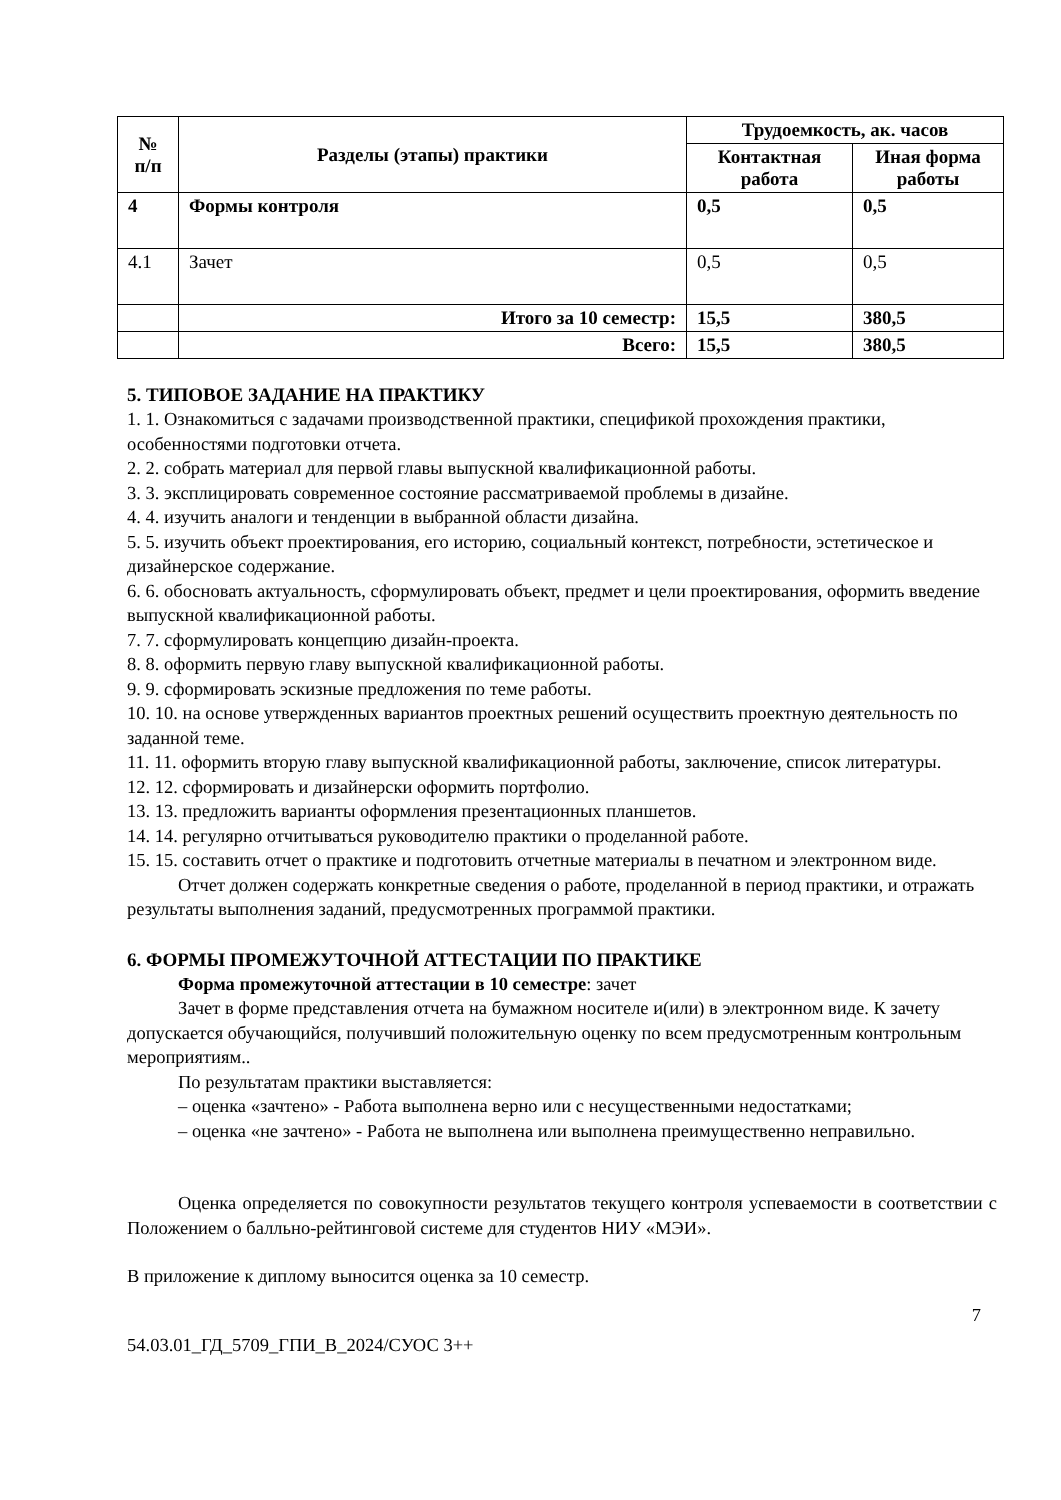| № п/п | Разделы (этапы) практики | Трудоемкость, ак. часов | |
| --- | --- | --- | --- |
| | | Контактная работа | Иная форма работы |
| 4 | Формы контроля | 0,5 | 0,5 |
| 4.1 | Зачет | 0,5 | 0,5 |
| | Итого за 10 семестр: | 15,5 | 380,5 |
| | Всего: | 15,5 | 380,5 |
5. ТИПОВОЕ ЗАДАНИЕ НА ПРАКТИКУ
1. 1. Ознакомиться с задачами производственной практики, спецификой прохождения практики, особенностями подготовки отчета.
2. 2. собрать материал для первой главы выпускной квалификационной работы.
3. 3. эксплицировать современное состояние рассматриваемой проблемы в дизайне.
4. 4. изучить аналоги и тенденции в выбранной области дизайна.
5. 5. изучить объект проектирования, его историю, социальный контекст, потребности, эстетическое и дизайнерское содержание.
6. 6. обосновать актуальность, сформулировать объект, предмет и цели проектирования, оформить введение выпускной квалификационной работы.
7. 7. сформулировать концепцию дизайн-проекта.
8. 8. оформить первую главу выпускной квалификационной работы.
9. 9. сформировать эскизные предложения по теме работы.
10. 10. на основе утвержденных вариантов проектных решений осуществить проектную деятельность по заданной теме.
11. 11. оформить вторую главу выпускной квалификационной работы, заключение, список литературы.
12. 12. сформировать и дизайнерски оформить портфолио.
13. 13. предложить варианты оформления презентационных планшетов.
14. 14. регулярно отчитываться руководителю практики о проделанной работе.
15. 15. составить отчет о практике и подготовить отчетные материалы в печатном и электронном виде.
Отчет должен содержать конкретные сведения о работе, проделанной в период практики, и отражать результаты выполнения заданий, предусмотренных программой практики.
6. ФОРМЫ ПРОМЕЖУТОЧНОЙ АТТЕСТАЦИИ ПО ПРАКТИКЕ
Форма промежуточной аттестации в 10 семестре: зачет
Зачет в форме представления отчета на бумажном носителе и(или) в электронном виде. К зачету допускается обучающийся, получивший положительную оценку по всем предусмотренным контрольным мероприятиям..
По результатам практики выставляется:
– оценка «зачтено» - Работа выполнена верно или с несущественными недостатками;
– оценка «не зачтено» - Работа не выполнена или выполнена преимущественно неправильно.
Оценка определяется по совокупности результатов текущего контроля успеваемости в соответствии с Положением о балльно-рейтинговой системе для студентов НИУ «МЭИ».
В приложение к диплому выносится оценка за 10 семестр.
7
54.03.01_ГД_5709_ГПИ_В_2024/СУОС 3++